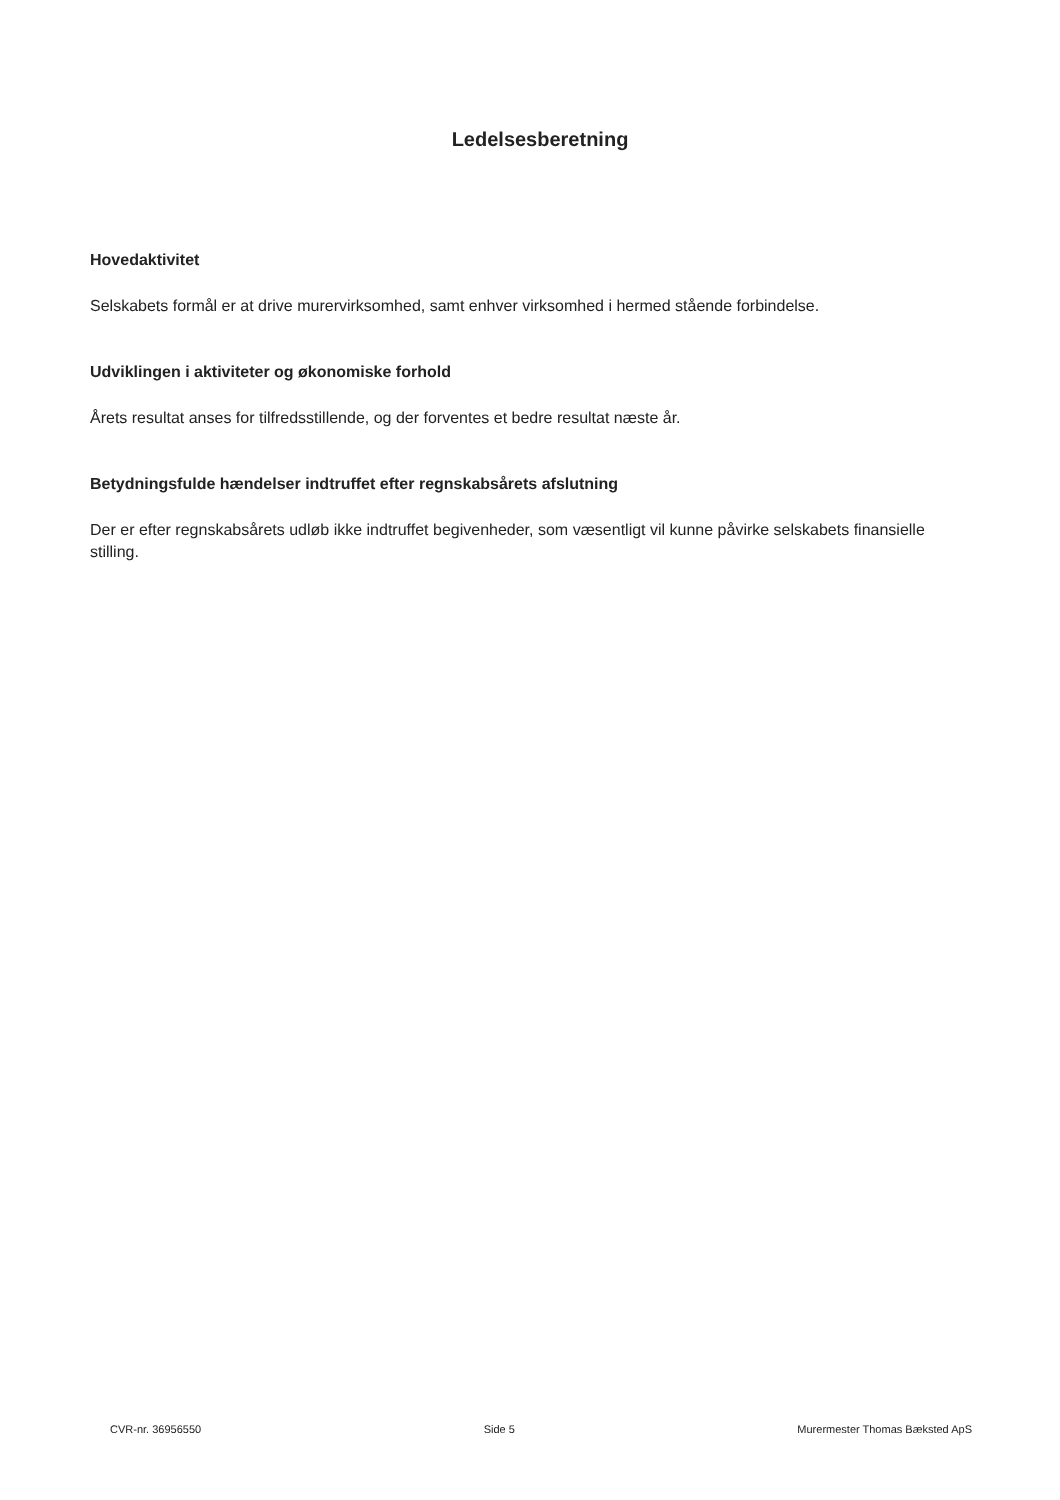Ledelsesberetning
Hovedaktivitet
Selskabets formål er at drive murervirksomhed, samt enhver virksomhed i hermed stående forbindelse.
Udviklingen i aktiviteter og økonomiske forhold
Årets resultat anses for tilfredsstillende, og der forventes et bedre resultat næste år.
Betydningsfulde hændelser indtruffet efter regnskabsårets afslutning
Der er efter regnskabsårets udløb ikke indtruffet begivenheder, som væsentligt vil kunne påvirke selskabets finansielle stilling.
CVR-nr. 36956550 Side 5 Murermester Thomas Bæksted ApS